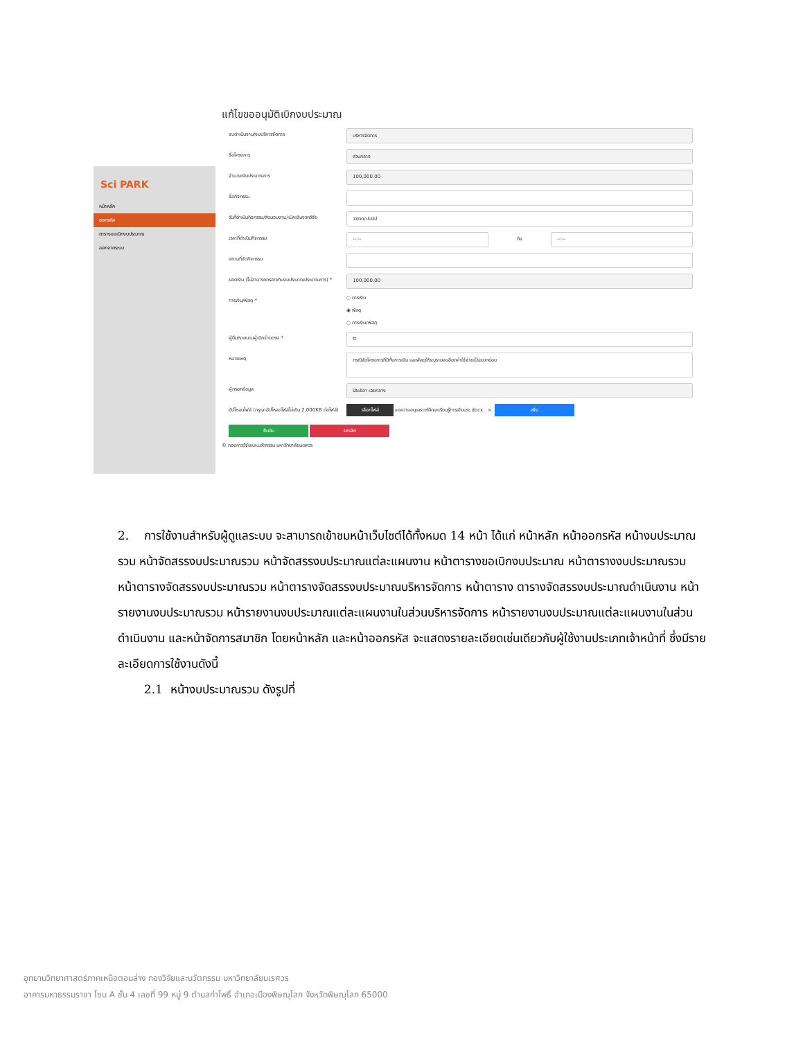Sci PARK
หน้าหลัก
ออกรหัส
ตารางขอเบิกงบประมาณ
ออกจากระบบ
แก้ไขขออนุมัติเบิกงบประมาณ
งบดำเนินงาน/งบบริหารจัดการ
บริหารจัดการ
ชื่อโครงการ
ส่วนกลาง
จำนวนเงินประมาณการ
100,000.00
ชื่อกิจกรรม
วันที่ดำเนินกิจกรรม/ส่งมอบงาน/เบิกเงินงวดวิจัย
วว/ดด/ปปปป
เวลาที่ดำเนินกิจกรรม
--:--
ถึง
--:--
สถานที่จัดกิจกรรม
ยอดเงิน (ไม่สามารถกรอกเกินงบประมาณประมาณการ) *
100,000.00
การเงิน/พัสดุ *
○ การเงิน
◉ พัสดุ
○ การเงิน/พัสดุ
ผู้ยืม/รายนามผู้เบิกจ่ายตรง *
tt
หมายเหตุ
กรณีจัดโครงการที่มีทั้งการเงิน และพัสดุให้ระบุรายละเอียดค่าใช้จ่ายเป็นแยกย่อย
ผู้กรอกข้อมูล
ปิยะธิดา เฉยกลาง
อัปโหลดไฟล์ (กรุณาอัปโหลดไฟล์ไม่เกิน 2,000KB ต่อไฟล์)
เลือกไฟล์ ขอความอนุเคราะห์ศึกษาเรียนรู้การเขียนระ.docx × เพิ่ม
ยืนยัน ยกเลิก
© กองการวิจัยและนวัตกรรม มหาวิทยาลัยนเรศวร
2. การใช้งานสำหรับผู้ดูแลระบบ จะสามารถเข้าชมหน้าเว็บไซต์ได้ทั้งหมด 14 หน้า ได้แก่ หน้าหลัก หน้าออกรหัส หน้างบประมาณรวม หน้าจัดสรรงบประมาณรวม หน้าจัดสรรงบประมาณแต่ละแผนงาน หน้าตารางขอเบิกงบประมาณ หน้าตารางงบประมาณรวม หน้าตารางจัดสรรงบประมาณรวม หน้าตารางจัดสรรงบประมาณบริหารจัดการ หน้าตาราง ตารางจัดสรรงบประมาณดำเนินงาน หน้ารายงานงบประมาณรวม หน้ารายงานงบประมาณแต่ละแผนงานในส่วนบริหารจัดการ หน้ารายงานงบประมาณแต่ละแผนงานในส่วนดำเนินงาน และหน้าจัดการสมาชิก โดยหน้าหลัก และหน้าออกรหัส จะแสดงรายละเอียดเช่นเดียวกับผู้ใช้งานประเภทเจ้าหน้าที่ ซึ่งมีรายละเอียดการใช้งานดังนี้
2.1 หน้างบประมาณรวม ดังรูปที่
อุทยานวิทยาศาสตร์ภาคเหนือตอนล่าง กองวิจัยและนวัตกรรม มหาวิทยาลัยนเรศวร
อาคารมหาธรรมราชา โซน A ชั้น 4 เลขที่ 99 หมู่ 9 ตำบลท่าโพธิ์ อำเภอเมืองพิษณุโลก จังหวัดพิษณุโลก 65000